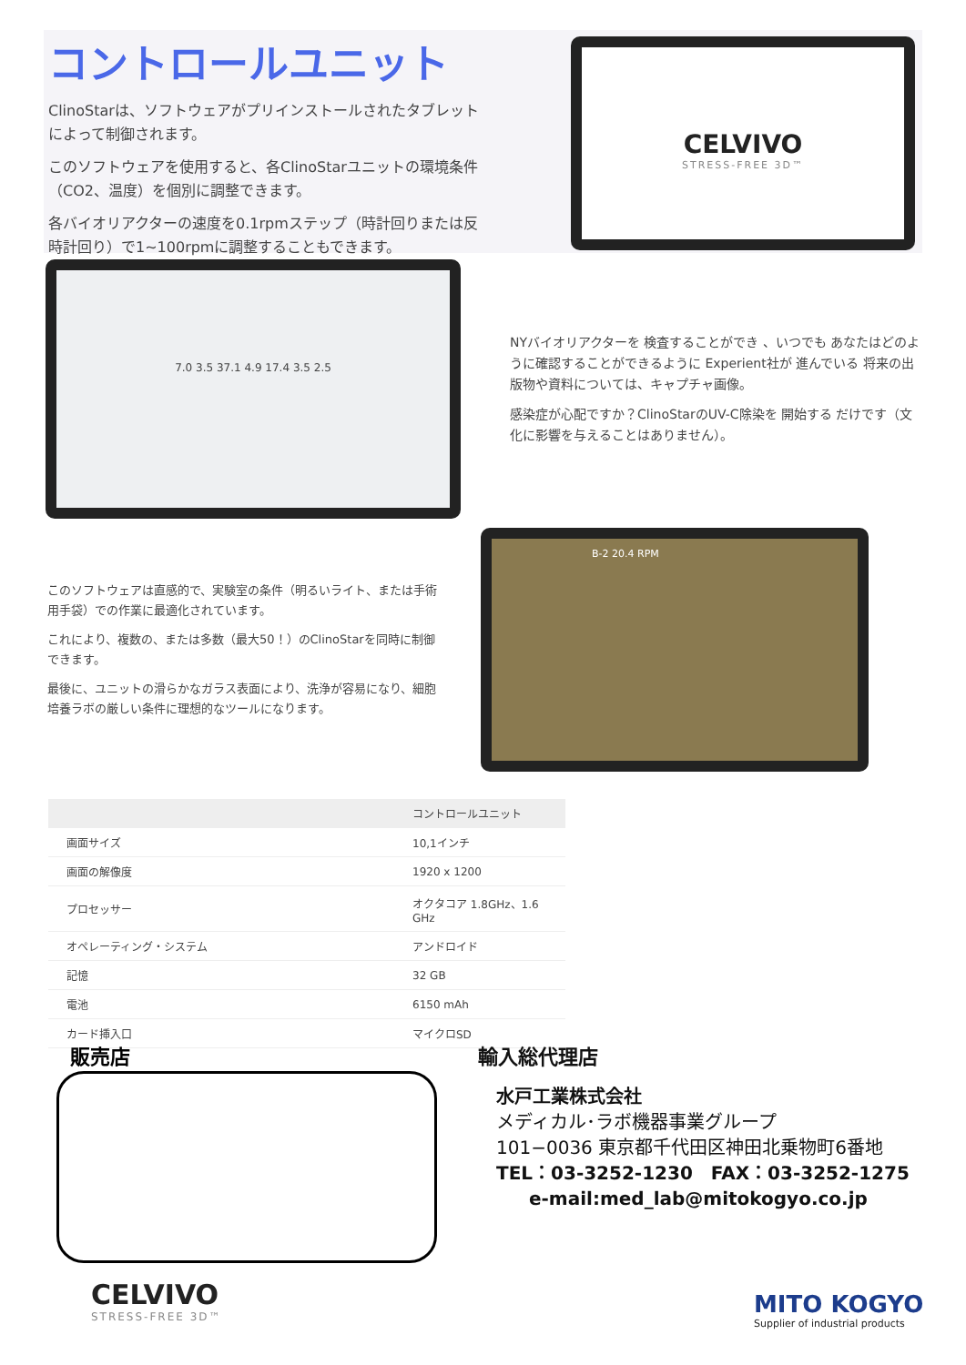コントロールユニット
ClinoStarは、ソフトウェアがプリインストールされたタブレットによって制御されます。
このソフトウェアを使用すると、各ClinoStarユニットの環境条件（CO2、温度）を個別に調整できます。
各バイオリアクターの速度を0.1rpmステップ（時計回りまたは反時計回り）で1~100rpmに調整することもできます。
CELVIVO
STRESS-FREE 3D™
7.0 3.5 37.1 4.9 17.4 3.5 2.5
NYバイオリアクターを 検査することができ 、いつでも あなたはどのように確認することができるように Experient社が 進んでいる 将来の出版物や資料については、キャプチャ画像。
感染症が心配ですか？ClinoStarのUV-C除染を 開始する だけです（文化に影響を与えることはありません）。
このソフトウェアは直感的で、実験室の条件（明るいライト、または手術用手袋）での作業に最適化されています。
これにより、複数の、または多数（最大50！）のClinoStarを同時に制御できます。
最後に、ユニットの滑らかなガラス表面により、洗浄が容易になり、細胞培養ラボの厳しい条件に理想的なツールになります。
B-2 20.4 RPM
| | コントロールユニット |
| --- | --- |
| 画面サイズ | 10,1インチ |
| 画面の解像度 | 1920 x 1200 |
| プロセッサー | オクタコア 1.8GHz、1.6 GHz |
| オペレーティング・システム | アンドロイド |
| 記憶 | 32 GB |
| 電池 | 6150 mAh |
| カード挿入口 | マイクロSD |
販売店
輸入総代理店
水戸工業株式会社
メディカル･ラボ機器事業グループ
101−0036 東京都千代田区神田北乗物町6番地
TEL：03-3252-1230　FAX：03-3252-1275
e-mail:med_lab@mitokogyo.co.jp
CELVIVO
STRESS-FREE 3D™
MITO KOGYO
Supplier of industrial products